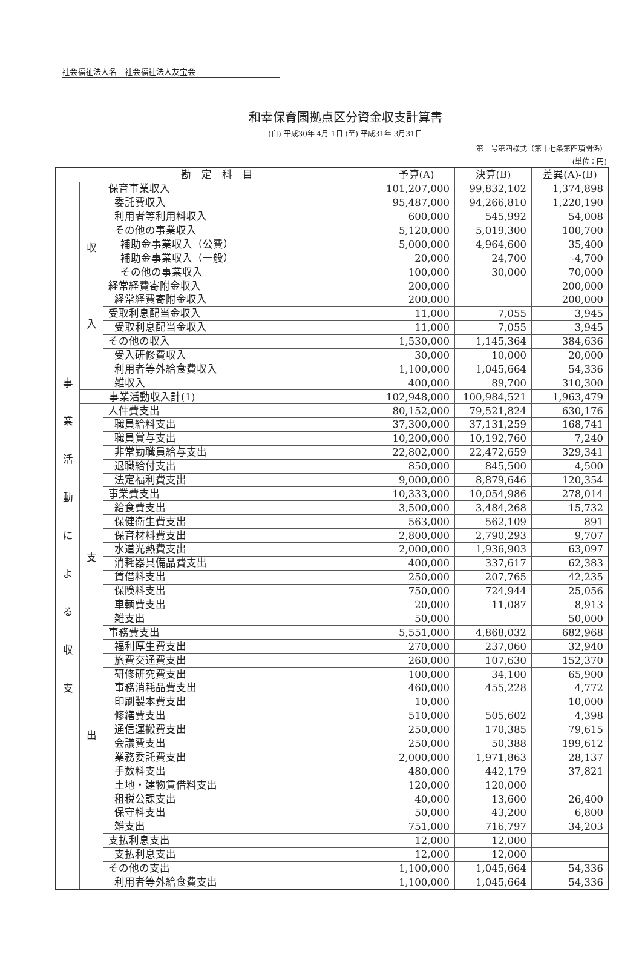社会福祉法人名　社会福祉法人友宝会
和幸保育園拠点区分資金収支計算書
(自) 平成30年 4月 1日 (至) 平成31年 3月31日
第一号第四様式（第十七条第四項関係）
(単位：円)
| 勘 定 科 目 | | | 予算(A) | 決算(B) | 差異(A)-(B) |
| --- | --- | --- | --- | --- | --- |
| 事 業 活 動 に よ る 収 支 | 収 入 | 保育事業収入 | 101,207,000 | 99,832,102 | 1,374,898 |
| | | 委託費収入 | 95,487,000 | 94,266,810 | 1,220,190 |
| | | 利用者等利用料収入 | 600,000 | 545,992 | 54,008 |
| | | その他の事業収入 | 5,120,000 | 5,019,300 | 100,700 |
| | | 補助金事業収入（公費） | 5,000,000 | 4,964,600 | 35,400 |
| | | 補助金事業収入（一般） | 20,000 | 24,700 | -4,700 |
| | | その他の事業収入 | 100,000 | 30,000 | 70,000 |
| | | 経常経費寄附金収入 | 200,000 | | 200,000 |
| | | 経常経費寄附金収入 | 200,000 | | 200,000 |
| | | 受取利息配当金収入 | 11,000 | 7,055 | 3,945 |
| | | 受取利息配当金収入 | 11,000 | 7,055 | 3,945 |
| | | その他の収入 | 1,530,000 | 1,145,364 | 384,636 |
| | | 受入研修費収入 | 30,000 | 10,000 | 20,000 |
| | | 利用者等外給食費収入 | 1,100,000 | 1,045,664 | 54,336 |
| | | 雑収入 | 400,000 | 89,700 | 310,300 |
| | 事業活動収入計(1) | | 102,948,000 | 100,984,521 | 1,963,479 |
| | 支 出 | 人件費支出 | 80,152,000 | 79,521,824 | 630,176 |
| | | 職員給料支出 | 37,300,000 | 37,131,259 | 168,741 |
| | | 職員賞与支出 | 10,200,000 | 10,192,760 | 7,240 |
| | | 非常勤職員給与支出 | 22,802,000 | 22,472,659 | 329,341 |
| | | 退職給付支出 | 850,000 | 845,500 | 4,500 |
| | | 法定福利費支出 | 9,000,000 | 8,879,646 | 120,354 |
| | | 事業費支出 | 10,333,000 | 10,054,986 | 278,014 |
| | | 給食費支出 | 3,500,000 | 3,484,268 | 15,732 |
| | | 保健衛生費支出 | 563,000 | 562,109 | 891 |
| | | 保育材料費支出 | 2,800,000 | 2,790,293 | 9,707 |
| | | 水道光熱費支出 | 2,000,000 | 1,936,903 | 63,097 |
| | | 消耗器具備品費支出 | 400,000 | 337,617 | 62,383 |
| | | 賃借料支出 | 250,000 | 207,765 | 42,235 |
| | | 保険料支出 | 750,000 | 724,944 | 25,056 |
| | | 車輌費支出 | 20,000 | 11,087 | 8,913 |
| | | 雑支出 | 50,000 | | 50,000 |
| | | 事務費支出 | 5,551,000 | 4,868,032 | 682,968 |
| | | 福利厚生費支出 | 270,000 | 237,060 | 32,940 |
| | | 旅費交通費支出 | 260,000 | 107,630 | 152,370 |
| | | 研修研究費支出 | 100,000 | 34,100 | 65,900 |
| | | 事務消耗品費支出 | 460,000 | 455,228 | 4,772 |
| | | 印刷製本費支出 | 10,000 | | 10,000 |
| | | 修繕費支出 | 510,000 | 505,602 | 4,398 |
| | | 通信運搬費支出 | 250,000 | 170,385 | 79,615 |
| | | 会議費支出 | 250,000 | 50,388 | 199,612 |
| | | 業務委託費支出 | 2,000,000 | 1,971,863 | 28,137 |
| | | 手数料支出 | 480,000 | 442,179 | 37,821 |
| | | 土地・建物賃借料支出 | 120,000 | 120,000 | |
| | | 租税公課支出 | 40,000 | 13,600 | 26,400 |
| | | 保守料支出 | 50,000 | 43,200 | 6,800 |
| | | 雑支出 | 751,000 | 716,797 | 34,203 |
| | | 支払利息支出 | 12,000 | 12,000 | |
| | | 支払利息支出 | 12,000 | 12,000 | |
| | | その他の支出 | 1,100,000 | 1,045,664 | 54,336 |
| | | 利用者等外給食費支出 | 1,100,000 | 1,045,664 | 54,336 |